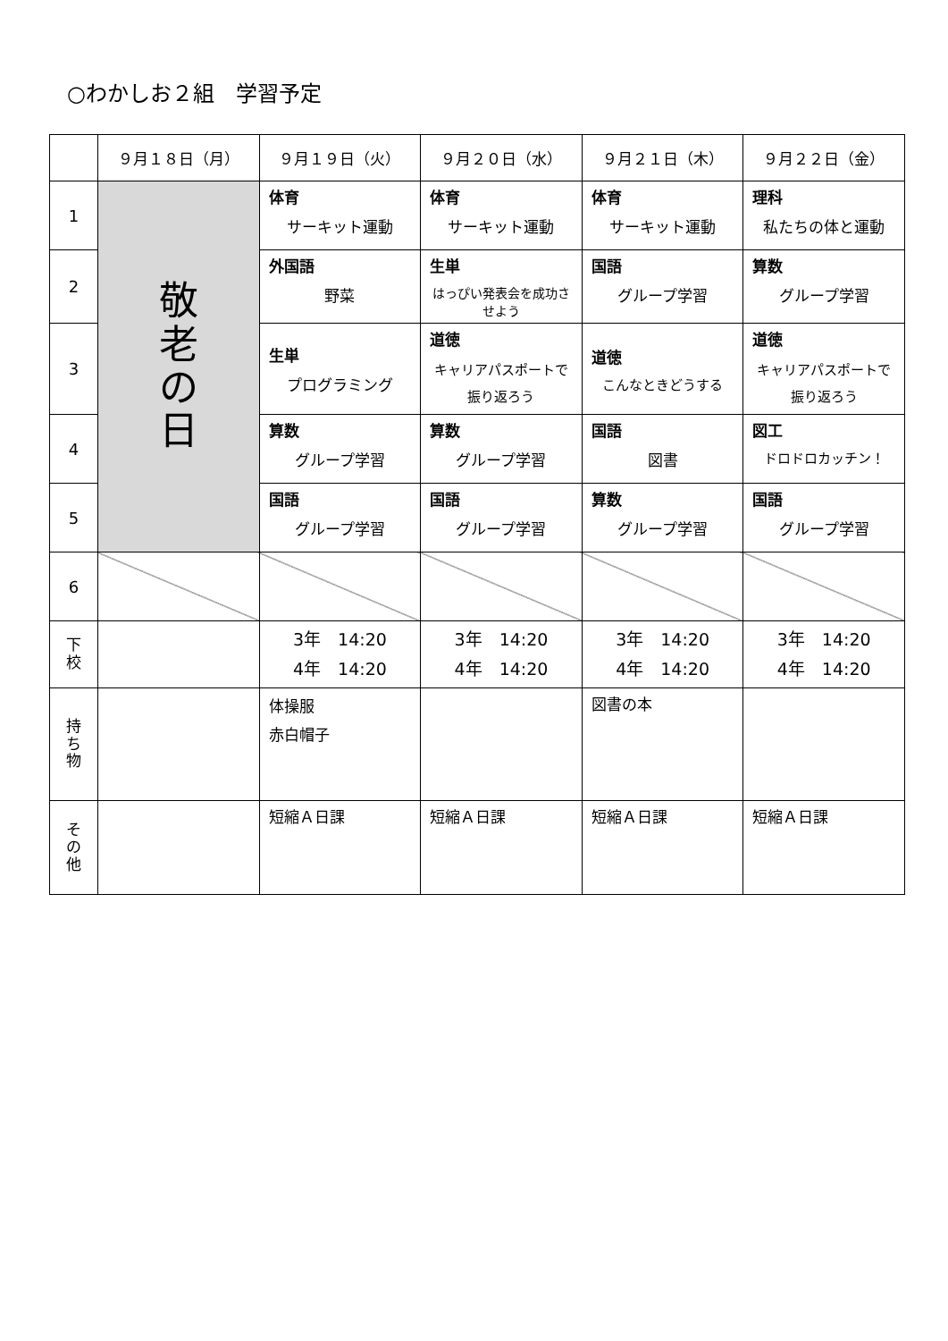○わかしお２組　学習予定
| | ９月１８日（月） | ９月１９日（火） | ９月２０日（水） | ９月２１日（木） | ９月２２日（金） |
| --- | --- | --- | --- | --- | --- |
| 1 | 敬 老 の 日 | 体育 サーキット運動 | 体育 サーキット運動 | 体育 サーキット運動 | 理科 私たちの体と運動 |
| 2 | | 外国語 野菜 | 生単 はっぴい発表会を成功させよう | 国語 グループ学習 | 算数 グループ学習 |
| 3 | | 生単 プログラミング | 道徳 キャリアパスポートで 振り返ろう | 道徳 こんなときどうする | 道徳 キャリアパスポートで 振り返ろう |
| 4 | | 算数 グループ学習 | 算数 グループ学習 | 国語 図書 | 図工 ドロドロカッチン！ |
| 5 | | 国語 グループ学習 | 国語 グループ学習 | 算数 グループ学習 | 国語 グループ学習 |
| 6 | | | | | |
| 下 校 | | 3年 14:20 4年 14:20 | 3年 14:20 4年 14:20 | 3年 14:20 4年 14:20 | 3年 14:20 4年 14:20 |
| 持 ち 物 | | 体操服 赤白帽子 | | 図書の本 | |
| そ の 他 | | 短縮Ａ日課 | 短縮Ａ日課 | 短縮Ａ日課 | 短縮Ａ日課 |